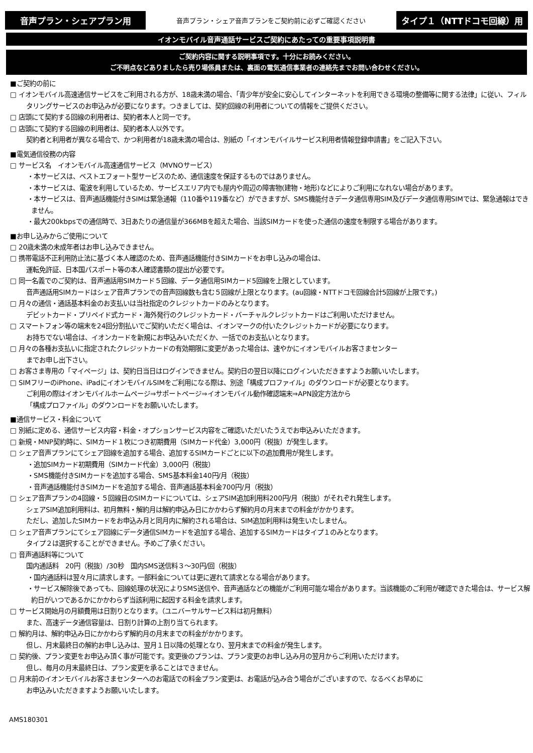音声プラン・シェアプラン用
音声プラン・シェア音声プランをご契約前に必ずご確認ください
タイプ１（NTTドコモ回線）用
イオンモバイル音声通話サービスご契約にあたっての重要事項説明書
ご契約内容に関する説明事項です。十分にお読みください。
ご不明点などありましたら売り場係員または、裏面の電気通信事業者の連絡先までお問い合わせください。
■ご契約の前に
□ イオンモバイル高速通信サービスをご利用される方が、18歳未満の場合、「青少年が安全に安心してインターネットを利用できる環境の整備等に関する法律」に従い、フィルタリングサービスのお申込みが必要になります。つきましては、契約回線の利用者についての情報をご提供ください。
□ 店頭にて契約する回線の利用者は、契約者本人と同一です。
□ 店頭にて契約する回線の利用者は、契約者本人以外です。
契約者と利用者が異なる場合で、かつ利用者が18歳未満の場合は、別紙の「イオンモバイルサービス利用者情報登録申請書」をご記入下さい。
■電気通信役務の内容
□ サービス名　イオンモバイル高速通信サービス（MVNOサービス）
・本サービスは、ベストエフォート型サービスのため、通信速度を保証するものではありません。
・本サービスは、電波を利用しているため、サービスエリア内でも屋内や周辺の障害物(建物・地形)などによりご利用になれない場合があります。
・本サービスは、音声通話機能付きSIMは緊急通報（110番や119番など）ができますが、SMS機能付きデータ通信専用SIM及びデータ通信専用SIMでは、緊急通報はできません。
・最大200kbpsでの通信時で、3日あたりの通信量が366MBを超えた場合、当該SIMカードを使った通信の速度を制限する場合があります。
■お申し込みからご使用について
□ 20歳未満の未成年者はお申し込みできません。
□ 携帯電話不正利用防止法に基づく本人確認のため、音声通話機能付きSIMカードをお申し込みの場合は、
運転免許証、日本国パスポート等の本人確認書類の提出が必要です。
□ 同一名義でのご契約は、音声通話用SIMカード５回線、データ通信用SIMカード5回線を上限としています。
音声通話用SIMカードはシェア音声プランでの音声回線数も含む５回線が上限となります。(au回線・NTTドコモ回線合計5回線が上限です。)
□ 月々の通信・通話基本料金のお支払いは当社指定のクレジットカードのみとなります。
デビットカード・プリペイド式カード・海外発行のクレジットカード・バーチャルクレジットカードはご利用いただけません。
□ スマートフォン等の端末を24回分割払いでご契約いただく場合は、イオンマークの付いたクレジットカードが必要になります。
お持ちでない場合は、イオンカードを新規にお申込みいただくか、一括でのお支払いとなります。
□ 月々の各種お支払いに指定されたクレジットカードの有効期限に変更があった場合は、速やかにイオンモバイルお客さまセンター
までお申し出下さい。
□ お客さま専用の「マイページ」は、契約日当日はログインできません。契約日の翌日以降にログインいただきますようお願いいたします。
□ SIMフリーのiPhone、iPadにイオンモバイルSIMをご利用になる際は、別途「構成プロファイル」のダウンロードが必要となります。
ご利用の際はイオンモバイルホームページ⇒サポートページ⇒イオンモバイル動作確認端末⇒APN設定方法から
「構成プロファイル」のダウンロードをお願いいたします。
■通信サービス・料金について
□ 別紙に定める、通信サービス内容・料金・オプションサービス内容をご確認いただいたうえでお申込みいただきます。
□ 新規・MNP契約時に、SIMカード１枚につき初期費用（SIMカード代金）3,000円（税抜）が発生します。
□ シェア音声プランにてシェア回線を追加する場合、追加するSIMカードごとに以下の追加費用が発生します。
・追加SIMカード初期費用（SIMカード代金）3,000円（税抜）
・SMS機能付きSIMカードを追加する場合、SMS基本料金140円/月（税抜）
・音声通話機能付きSIMカードを追加する場合、音声通話基本料金700円/月（税抜）
□ シェア音声プランの4回線・５回線目のSIMカードについては、シェアSIM追加利用料200円/月（税抜）がそれぞれ発生します。
シェアSIM追加利用料は、初月無料・解約月は解約申込み日にかかわらず解約月の月末までの料金がかかります。
ただし、追加したSIMカードをお申込み月と同月内に解約される場合は、SIM追加利用料は発生いたしません。
□ シェア音声プランにてシェア回線にデータ通信SIMカードを追加する場合、追加するSIMカードはタイプ１のみとなります。
タイプ２は選択することができません。予めご了承ください。
□ 音声通話料等について
国内通話料　20円（税抜）/30秒　国内SMS送信料３～30円/回（税抜）
・国内通話料は翌々月に請求します。一部料金については更に遅れて請求となる場合があります。
・サービス解除後であっても、回線処理の状況によりSMS送信や、音声通話などの機能がご利用可能な場合があります。当該機能のご利用が確認できた場合は、サービス解約日がいつであるかにかかわらず当該利用に起因する料金を請求します。
□ サービス開始月の月額費用は日割りとなります。（ユニバーサルサービス料は初月無料）
また、高速データ通信容量は、日割り計算の上割り当てられます。
□ 解約月は、解約申込み日にかかわらず解約月の月末までの料金がかかります。
但し、月末最終日の解約お申し込みは、翌月１日以降の処理となり、翌月末までの料金が発生します。
□ 契約後、プラン変更をお申込み頂く事が可能です。変更後のプランは、プラン変更のお申し込み月の翌月からご利用いただけます。
但し、毎月の月末最終日は、プラン変更を承ることはできません。
□ 月末前のイオンモバイルお客さまセンターへのお電話での料金プラン変更は、お電話が込み合う場合がございますので、なるべくお早めに
お申込みいただきますようお願いいたします。
AMS180301